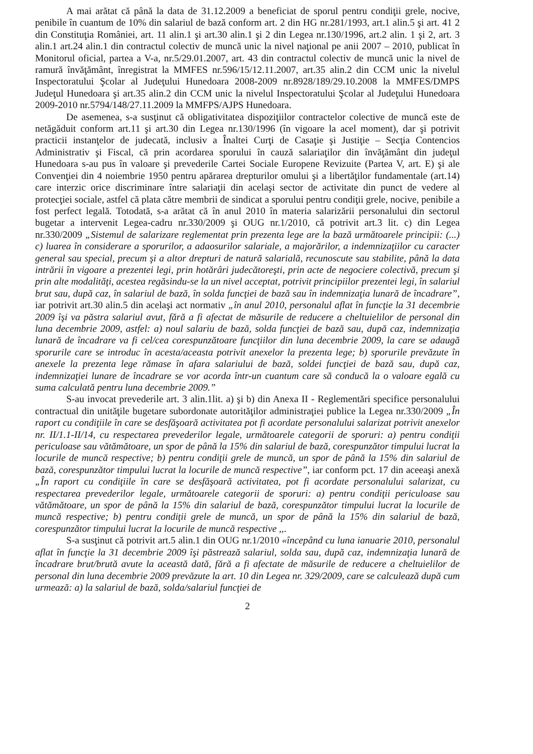A mai arătat că până la data de 31.12.2009 a beneficiat de sporul pentru condiţii grele, nocive, penibile în cuantum de 10% din salariul de bază conform art. 2 din HG nr.281/1993, art.1 alin.5 şi art. 41 2 din Constituţia României, art. 11 alin.1 şi art.30 alin.1 şi 2 din Legea nr.130/1996, art.2 alin. 1 şi 2, art. 3 alin.1 art.24 alin.1 din contractul colectiv de muncă unic la nivel naţional pe anii 2007 – 2010, publicat în Monitorul oficial, partea a V-a, nr.5/29.01.2007, art. 43 din contractul colectiv de muncă unic la nivel de ramură învăţământ, înregistrat la MMFES nr.596/15/12.11.2007, art.35 alin.2 din CCM unic la nivelul Inspectoratului Şcolar al Judeţului Hunedoara 2008-2009 nr.8928/189/29.10.2008 la MMFES/DMPS Judeţul Hunedoara şi art.35 alin.2 din CCM unic la nivelul Inspectoratului Şcolar al Judeţului Hunedoara 2009-2010 nr.5794/148/27.11.2009 la MMFPS/AJPS Hunedoara.
De asemenea, s-a susţinut că obligativitatea dispoziţiilor contractelor colective de muncă este de netăgăduit conform art.11 şi art.30 din Legea nr.130/1996 (în vigoare la acel moment), dar şi potrivit practicii instanţelor de judecată, inclusiv a Înaltei Curţi de Casaţie şi Justiţie – Secţia Contencios Administrativ şi Fiscal, că prin acordarea sporului în cauză salariaţilor din învăţământ din judeţul Hunedoara s-au pus în valoare şi prevederile Cartei Sociale Europene Revizuite (Partea V, art. E) şi ale Convenţiei din 4 noiembrie 1950 pentru apărarea drepturilor omului şi a libertăţilor fundamentale (art.14) care interzic orice discriminare între salariaţii din acelaşi sector de activitate din punct de vedere al protecţiei sociale, astfel că plata către membrii de sindicat a sporului pentru condiţii grele, nocive, penibile a fost perfect legală. Totodată, s-a arătat că în anul 2010 în materia salarizării personalului din sectorul bugetar a intervenit Legea-cadru nr.330/2009 şi OUG nr.1/2010, că potrivit art.3 lit. c) din Legea nr.330/2009 „Sistemul de salarizare reglementat prin prezenta lege are la bază următoarele principii: (...) c) luarea în considerare a sporurilor, a adaosurilor salariale, a majorărilor, a indemnizaţiilor cu caracter general sau special, precum şi a altor drepturi de natură salarială, recunoscute sau stabilite, până la data intrării în vigoare a prezentei legi, prin hotărâri judecătoreşti, prin acte de negociere colectivă, precum şi prin alte modalităţi, acestea regăsindu-se la un nivel acceptat, potrivit principiilor prezentei legi, în salariul brut sau, după caz, în salariul de bază, în solda funcţiei de bază sau în indemnizaţia lunară de încadrare”, iar potrivit art.30 alin.5 din acelaşi act normativ „în anul 2010, personalul aflat în funcţie la 31 decembrie 2009 îşi va păstra salariul avut, fără a fi afectat de măsurile de reducere a cheltuielilor de personal din luna decembrie 2009, astfel: a) noul salariu de bază, solda funcţiei de bază sau, după caz, indemnizaţia lunară de încadrare va fi cel/cea corespunzătoare funcţiilor din luna decembrie 2009, la care se adaugă sporurile care se introduc în acesta/aceasta potrivit anexelor la prezenta lege; b) sporurile prevăzute în anexele la prezenta lege rămase în afara salariului de bază, soldei funcţiei de bază sau, după caz, indemnizaţiei lunare de încadrare se vor acorda într-un cuantum care să conducă la o valoare egală cu suma calculată pentru luna decembrie 2009.”
S-au invocat prevederile art. 3 alin.1lit. a) şi b) din Anexa II - Reglementări specifice personalului contractual din unităţile bugetare subordonate autorităţilor administraţiei publice la Legea nr.330/2009 „În raport cu condiţiile în care se desfăşoară activitatea pot fi acordate personalului salarizat potrivit anexelor nr. II/1.1-II/14, cu respectarea prevederilor legale, următoarele categorii de sporuri: a) pentru condiţii periculoase sau vătămătoare, un spor de până la 15% din salariul de bază, corespunzător timpului lucrat la locurile de muncă respective; b) pentru condiţii grele de muncă, un spor de până la 15% din salariul de bază, corespunzător timpului lucrat la locurile de muncă respective”, iar conform pct. 17 din aceeaşi anexă „În raport cu condiţiile în care se desfăşoară activitatea, pot fi acordate personalului salarizat, cu respectarea prevederilor legale, următoarele categorii de sporuri: a) pentru condiţii periculoase sau vătămătoare, un spor de până la 15% din salariul de bază, corespunzător timpului lucrat la locurile de muncă respective; b) pentru condiţii grele de muncă, un spor de până la 15% din salariul de bază, corespunzător timpului lucrat la locurile de muncă respective ,,.
S-a susţinut că potrivit art.5 alin.1 din OUG nr.1/2010 «începând cu luna ianuarie 2010, personalul aflat în funcţie la 31 decembrie 2009 îşi păstrează salariul, solda sau, după caz, indemnizaţia lunară de încadrare brut/brută avute la această dată, fără a fi afectate de măsurile de reducere a cheltuielilor de personal din luna decembrie 2009 prevăzute la art. 10 din Legea nr. 329/2009, care se calculează după cum urmează: a) la salariul de bază, solda/salariul funcţiei de
2